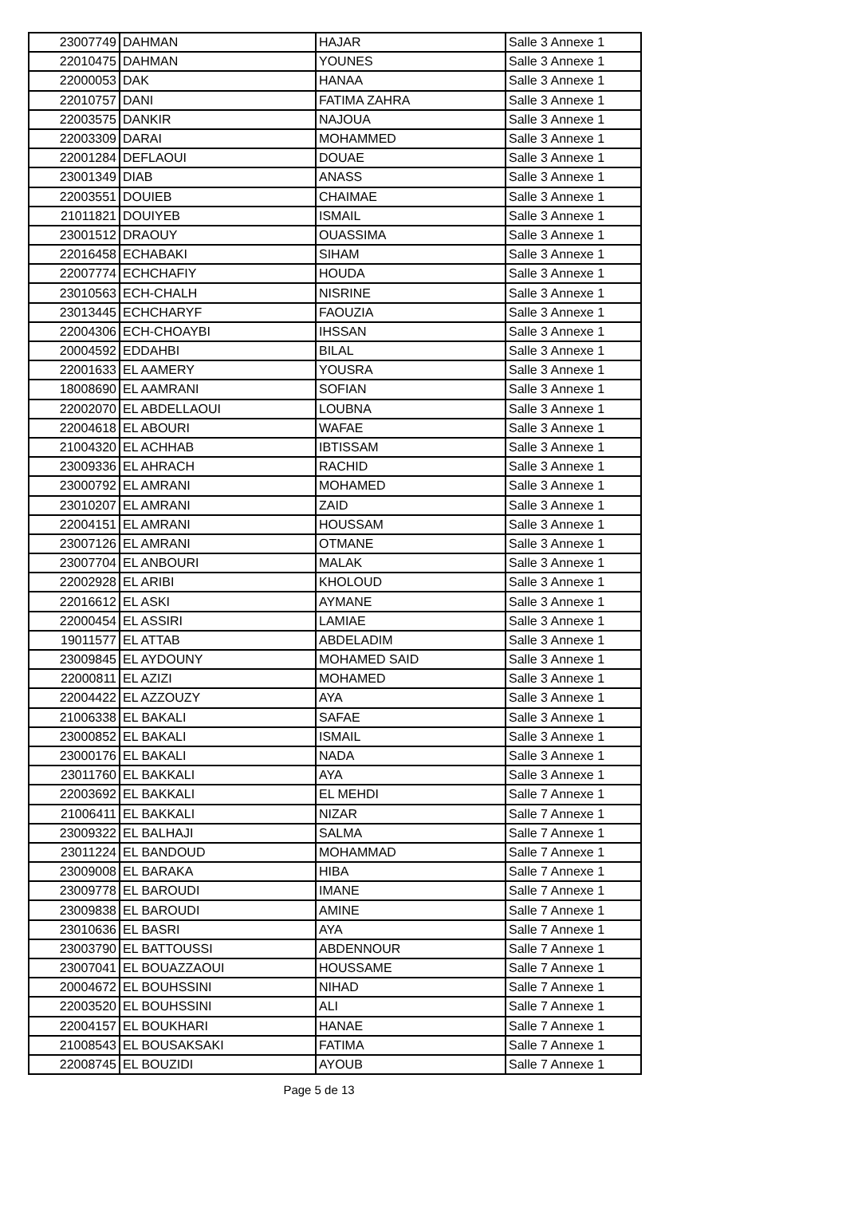| 23007749 | DAHMAN | HAJAR | Salle 3 Annexe 1 |
| 22010475 | DAHMAN | YOUNES | Salle 3 Annexe 1 |
| 22000053 | DAK | HANAA | Salle 3 Annexe 1 |
| 22010757 | DANI | FATIMA ZAHRA | Salle 3 Annexe 1 |
| 22003575 | DANKIR | NAJOUA | Salle 3 Annexe 1 |
| 22003309 | DARAI | MOHAMMED | Salle 3 Annexe 1 |
| 22001284 | DEFLAOUI | DOUAE | Salle 3 Annexe 1 |
| 23001349 | DIAB | ANASS | Salle 3 Annexe 1 |
| 22003551 | DOUIEB | CHAIMAE | Salle 3 Annexe 1 |
| 21011821 | DOUIYEB | ISMAIL | Salle 3 Annexe 1 |
| 23001512 | DRAOUY | OUASSIMA | Salle 3 Annexe 1 |
| 22016458 | ECHABAKI | SIHAM | Salle 3 Annexe 1 |
| 22007774 | ECHCHAFIY | HOUDA | Salle 3 Annexe 1 |
| 23010563 | ECH-CHALH | NISRINE | Salle 3 Annexe 1 |
| 23013445 | ECHCHARYF | FAOUZIA | Salle 3 Annexe 1 |
| 22004306 | ECH-CHOAYBI | IHSSAN | Salle 3 Annexe 1 |
| 20004592 | EDDAHBI | BILAL | Salle 3 Annexe 1 |
| 22001633 | EL AAMERY | YOUSRA | Salle 3 Annexe 1 |
| 18008690 | EL AAMRANI | SOFIAN | Salle 3 Annexe 1 |
| 22002070 | EL ABDELLAOUI | LOUBNA | Salle 3 Annexe 1 |
| 22004618 | EL ABOURI | WAFAE | Salle 3 Annexe 1 |
| 21004320 | EL ACHHAB | IBTISSAM | Salle 3 Annexe 1 |
| 23009336 | EL AHRACH | RACHID | Salle 3 Annexe 1 |
| 23000792 | EL AMRANI | MOHAMED | Salle 3 Annexe 1 |
| 23010207 | EL AMRANI | ZAID | Salle 3 Annexe 1 |
| 22004151 | EL AMRANI | HOUSSAM | Salle 3 Annexe 1 |
| 23007126 | EL AMRANI | OTMANE | Salle 3 Annexe 1 |
| 23007704 | EL ANBOURI | MALAK | Salle 3 Annexe 1 |
| 22002928 | EL ARIBI | KHOLOUD | Salle 3 Annexe 1 |
| 22016612 | EL ASKI | AYMANE | Salle 3 Annexe 1 |
| 22000454 | EL ASSIRI | LAMIAE | Salle 3 Annexe 1 |
| 19011577 | EL ATTAB | ABDELADIM | Salle 3 Annexe 1 |
| 23009845 | EL AYDOUNY | MOHAMED SAID | Salle 3 Annexe 1 |
| 22000811 | EL AZIZI | MOHAMED | Salle 3 Annexe 1 |
| 22004422 | EL AZZOUZY | AYA | Salle 3 Annexe 1 |
| 21006338 | EL BAKALI | SAFAE | Salle 3 Annexe 1 |
| 23000852 | EL BAKALI | ISMAIL | Salle 3 Annexe 1 |
| 23000176 | EL BAKALI | NADA | Salle 3 Annexe 1 |
| 23011760 | EL BAKKALI | AYA | Salle 3 Annexe 1 |
| 22003692 | EL BAKKALI | EL MEHDI | Salle 7 Annexe 1 |
| 21006411 | EL BAKKALI | NIZAR | Salle 7 Annexe 1 |
| 23009322 | EL BALHAJI | SALMA | Salle 7 Annexe 1 |
| 23011224 | EL BANDOUD | MOHAMMAD | Salle 7 Annexe 1 |
| 23009008 | EL BARAKA | HIBA | Salle 7 Annexe 1 |
| 23009778 | EL BAROUDI | IMANE | Salle 7 Annexe 1 |
| 23009838 | EL BAROUDI | AMINE | Salle 7 Annexe 1 |
| 23010636 | EL BASRI | AYA | Salle 7 Annexe 1 |
| 23003790 | EL BATTOUSSI | ABDENNOUR | Salle 7 Annexe 1 |
| 23007041 | EL BOUAZZAOUI | HOUSSAME | Salle 7 Annexe 1 |
| 20004672 | EL BOUHSSINI | NIHAD | Salle 7 Annexe 1 |
| 22003520 | EL BOUHSSINI | ALI | Salle 7 Annexe 1 |
| 22004157 | EL BOUKHARI | HANAE | Salle 7 Annexe 1 |
| 21008543 | EL BOUSAKSAKI | FATIMA | Salle 7 Annexe 1 |
| 22008745 | EL BOUZIDI | AYOUB | Salle 7 Annexe 1 |
Page 5 de 13